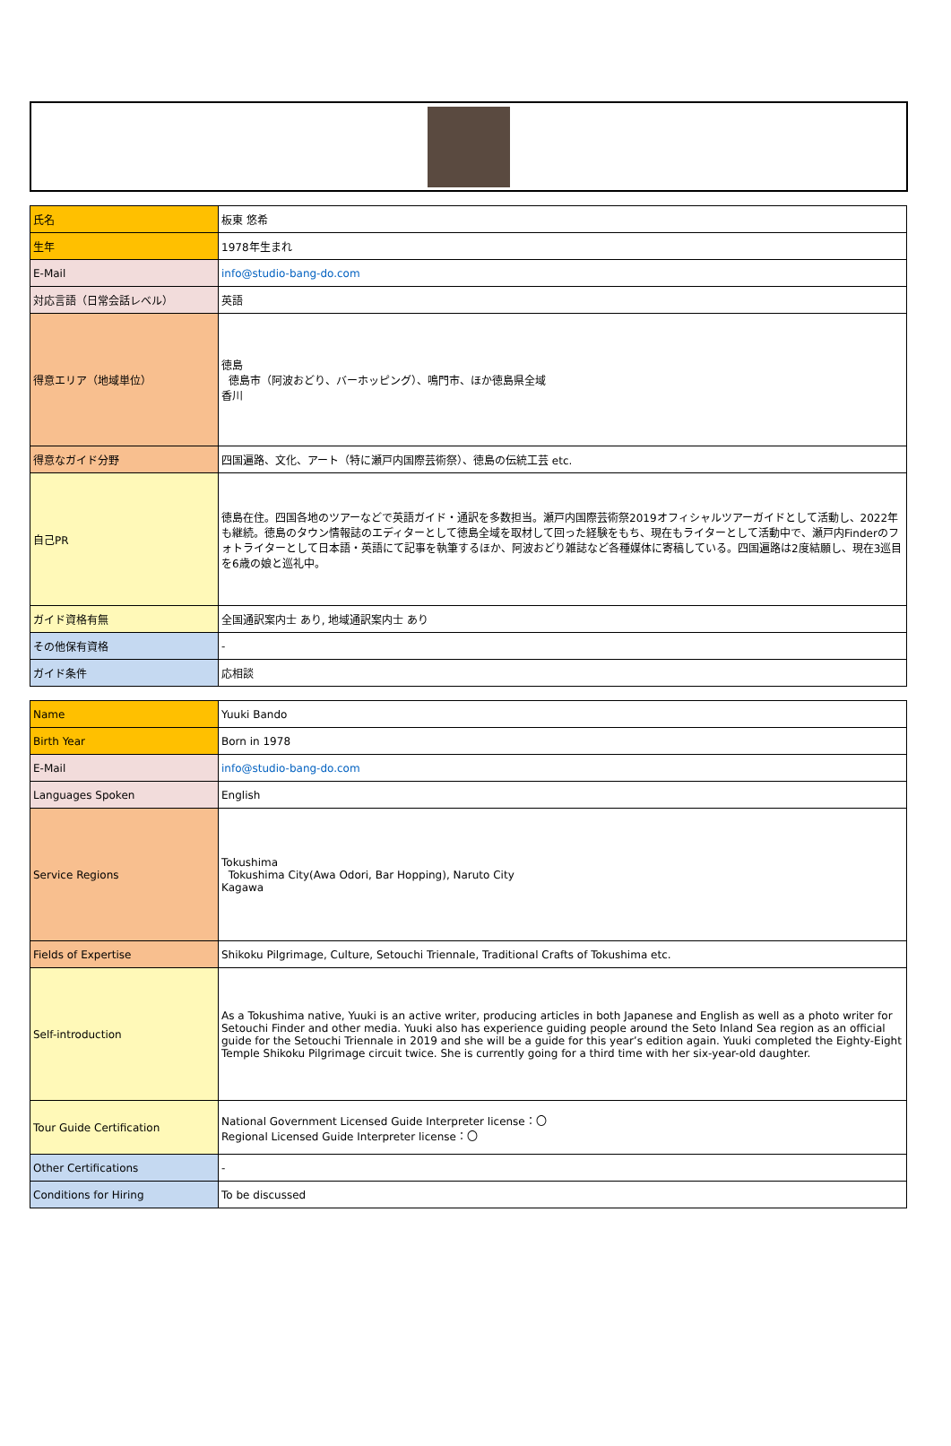| 氏名 | 板東 悠希 |
| 生年 | 1978年生まれ |
| E-Mail | info@studio-bang-do.com |
| 対応言語（日常会話レベル） | 英語 |
| 得意エリア（地域単位） | 徳島 徳島市（阿波おどり、バーホッピング）、鳴門市、ほか徳島県全域 香川 |
| 得意なガイド分野 | 四国遍路、文化、アート（特に瀬戸内国際芸術祭）、徳島の伝統工芸 etc. |
| 自己PR | 徳島在住。四国各地のツアーなどで英語ガイド・通訳を多数担当。瀬戸内国際芸術祭2019オフィシャルツアーガイドとして活動し、2022年も継続。徳島のタウン情報誌のエディターとして徳島全域を取材して回った経験をもち、現在もライターとして活動中で、瀬戸内Finderのフォトライターとして日本語・英語にて記事を執筆するほか、阿波おどり雑誌など各種媒体に寄稿している。四国遍路は2度結願し、現在3巡目を6歳の娘と巡礼中。 |
| ガイド資格有無 | 全国通訳案内士 あり, 地域通訳案内士 あり |
| その他保有資格 | - |
| ガイド条件 | 応相談 |
| Name | Yuuki Bando |
| Birth Year | Born in 1978 |
| E-Mail | info@studio-bang-do.com |
| Languages Spoken | English |
| Service Regions | Tokushima Tokushima City(Awa Odori, Bar Hopping), Naruto City Kagawa |
| Fields of Expertise | Shikoku Pilgrimage, Culture, Setouchi Triennale, Traditional Crafts of Tokushima etc. |
| Self-introduction | As a Tokushima native, Yuuki is an active writer, producing articles in both Japanese and English as well as a photo writer for Setouchi Finder and other media. Yuuki also has experience guiding people around the Seto Inland Sea region as an official guide for the Setouchi Triennale in 2019 and she will be a guide for this year’s edition again. Yuuki completed the Eighty-Eight Temple Shikoku Pilgrimage circuit twice. She is currently going for a third time with her six-year-old daughter. |
| Tour Guide Certification | National Government Licensed Guide Interpreter license：〇 Regional Licensed Guide Interpreter license：〇 |
| Other Certifications | - |
| Conditions for Hiring | To be discussed |